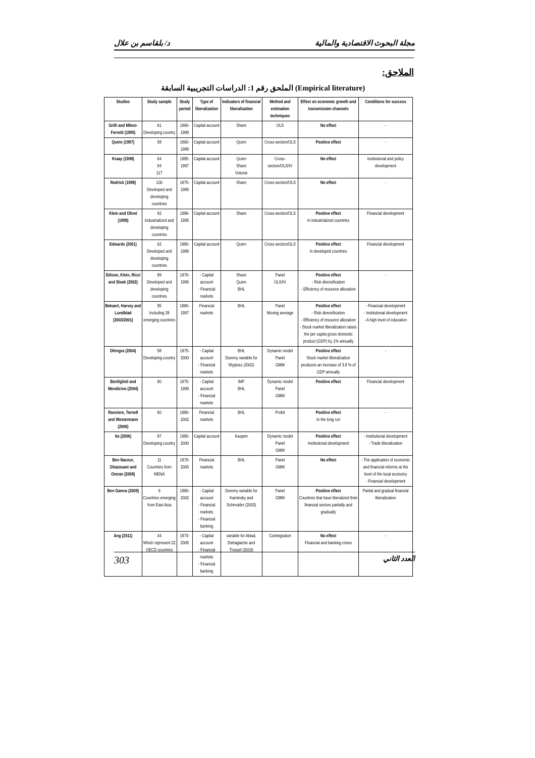د/ بلقاسم بن علال مجلة البحوث الاقتصادية والمالية
الملاحق:
الملحق رقم 1: الدراسات التجريبية السابقة (Empirical literature)
| Studies | Study sample | Study period | Type of liberalization | Indicators of financial liberalization | Method and estimation techniques | Effect on economic growth and transmission channels | Conditions for success |
| --- | --- | --- | --- | --- | --- | --- | --- |
| Grilli and Milesi-Ferretti (1995) | 61 Developing country | 1966-1989 | Capital account | Share | OLS | No effect | - |
| Quinn (1997) | 58 | 1960-1989 | Capital account | Quinn | Cross-section/OLS | Positive effect | - |
| Kraay (1998) | 64 94 117 | 1985-1997 | Capital account | Quinn Share Volume | Cross-section/OLS/IV | No effect | Institutional and policy development |
| Rodrick (1998) | 100 Developed and developing countries | 1975-1989 | Capital account | Share | Cross-section/OLS | No effect | - |
| Klein and Olivei (1999) | 92 Industrialized and developing countries | 1986-1995 | Capital account | Share | Cross-section/OLS | Positive effect In industrialized countries | Financial development |
| Edwards (2001) | 62 Developed and developing countries | 1980-1989 | Capital account | Quinn | Cross-section/GLS | Positive effect In developed countries | Financial development |
| Edison, Klein, Ricci and Sloek (2002) | 89 Developed and developing countries | 1976-1995 | - Capital account - Financial markets | Share Quinn BHL | Panel OLS/IV | Positive effect - Risk diversification - Efficiency of resource allocation | - |
| Bekaert, Harvey and Lundblad (2003/2001) | 95 Including 28 emerging countries | 1980-1997 | Financial markets | BHL | Panel Moving average | Positive effect - Risk diversification - Efficiency of resource allocation - Stock market liberalization raises the per capita gross domestic product (GDP) by 1% annually | - Financial development - Institutional development - A high level of education |
| Dhingra (2004) | 58 Developing country | 1975-2000 | - Capital account - Financial markets | BHL Dummy variable for Wyplosz (2002) | Dynamic model Panel GMM | Positive effect Stock market liberalization produces an increase of 3.8 % of GDP annually | - |
| Bonfiglioli and Mendicino (2004) | 90 | 1975-1999 | - Capital account - Financial markets | IMF BHL | Dynamic model Panel GMM | Positive effect | Financial development |
| Ranciere, Tornell and Westermann (2006) | 60 | 1980-2002 | Financial markets | BHL | Probit | Positive effect In the long run | - |
| Ito (2006) | 87 Developing country | 1980-2000 | Capital account | Kaopen | Dynamic model Panel GMM | Positive effect Institutional development | - Institutional development - Trade liberalization |
| Ben Naceur, Ghazouani and Omran (2008) | 11 Countries from MENA | 1979-2005 | Financial markets | BHL | Panel GMM | No effect | - The application of economic and financial reforms at the level of the local economy - Financial development |
| Ben Gamra (2009) | 6 Countries emerging from East Asia | 1980-2002 | - Capital account - Financial markets - Financial banking | Dummy variable for Kaminsky and Schmukler (2003) | Panel GMM | Positive effect Countries that have liberalized their financial sectors partially and gradually | Partial and gradual financial liberalization |
| Ang (2011) | 44 Which represent 22 OECD countries | 1973-2005 | - Capital account - Financial markets - Financial banking | variable for Abiad, Detragiache and Tressel (2010) | Cointegration | No effect Financial and banking crises | - |
303 العدد الثاني